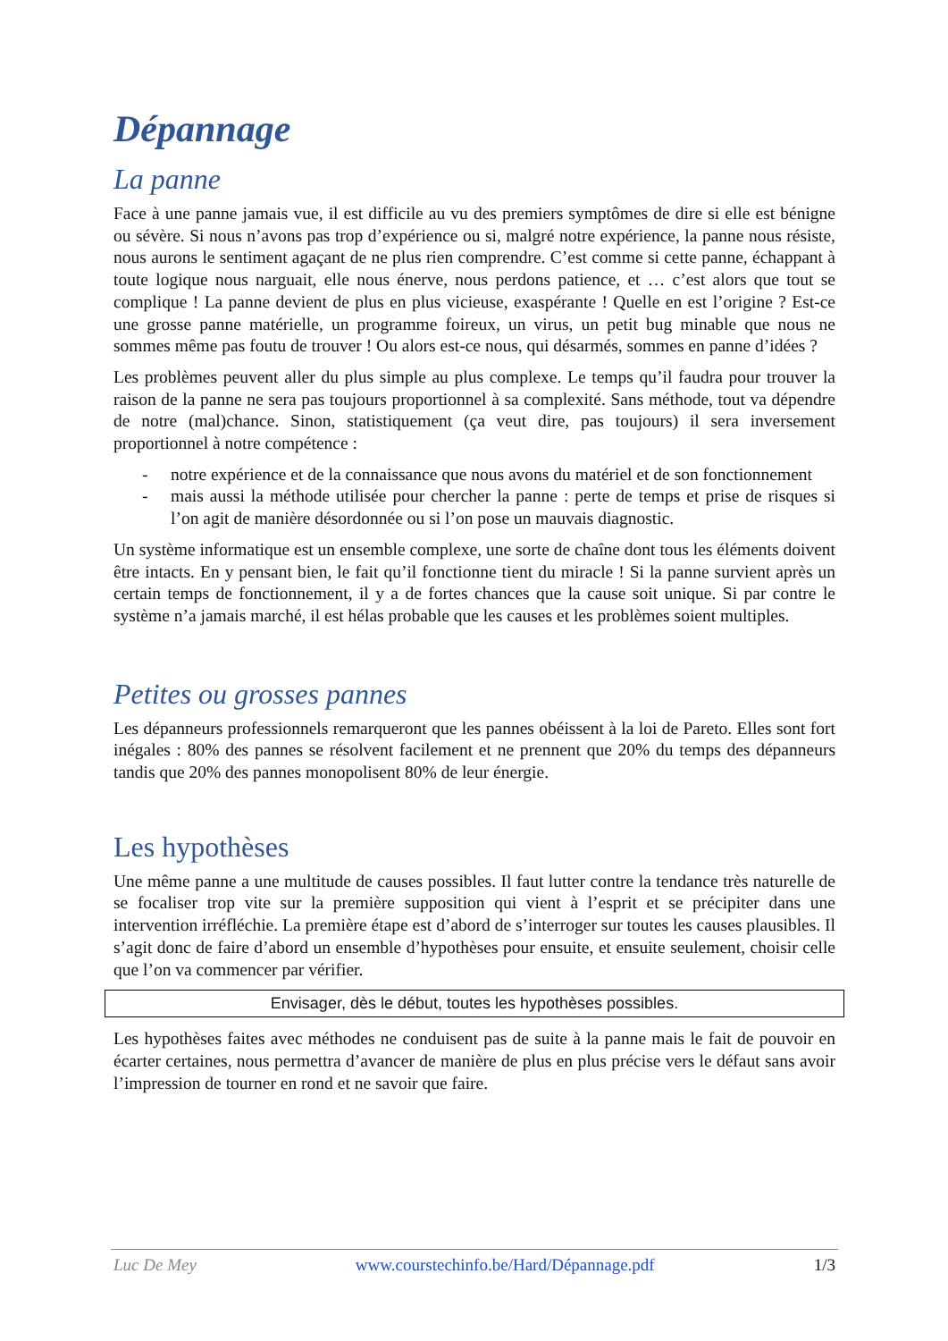Dépannage
La panne
Face à une panne jamais vue, il est difficile au vu des premiers symptômes de dire si elle est bénigne ou sévère. Si nous n’avons pas trop d’expérience ou si, malgré notre expérience, la panne nous résiste, nous aurons le sentiment agaçant de ne plus rien comprendre. C’est comme si cette panne, échappant à toute logique nous narguait, elle nous énerve, nous perdons patience, et … c’est alors que tout se complique ! La panne devient de plus en plus vicieuse, exaspérante ! Quelle en est l’origine ? Est-ce une grosse panne matérielle, un programme foireux, un virus, un petit bug minable que nous ne sommes même pas foutu de trouver ! Ou alors est-ce nous, qui désarmés, sommes en panne d’idées ?
Les problèmes peuvent aller du plus simple au plus complexe. Le temps qu’il faudra pour trouver la raison de la panne ne sera pas toujours proportionnel à sa complexité. Sans méthode, tout va dépendre de notre (mal)chance. Sinon, statistiquement (ça veut dire, pas toujours) il sera inversement proportionnel à notre compétence :
- notre expérience et de la connaissance que nous avons du matériel et de son fonctionnement
- mais aussi la méthode utilisée pour chercher la panne : perte de temps et prise de risques si l’on agit de manière désordonnée ou si l’on pose un mauvais diagnostic.
Un système informatique est un ensemble complexe, une sorte de chaîne dont tous les éléments doivent être intacts. En y pensant bien, le fait qu’il fonctionne tient du miracle ! Si la panne survient après un certain temps de fonctionnement, il y a de fortes chances que la cause soit unique. Si par contre le système n’a jamais marché, il est hélas probable que les causes et les problèmes soient multiples.
Petites ou grosses pannes
Les dépanneurs professionnels remarqueront que les pannes obéissent à la loi de Pareto. Elles sont fort inégales : 80% des pannes se résolvent facilement et ne prennent que 20% du temps des dépanneurs tandis que 20% des pannes monopolisent 80% de leur énergie.
Les hypothèses
Une même panne a une multitude de causes possibles. Il faut lutter contre la tendance très naturelle de se focaliser trop vite sur la première supposition qui vient à l’esprit et se précipiter dans une intervention irréfléchie. La première étape est d’abord de s’interroger sur toutes les causes plausibles. Il s’agit donc de faire d’abord un ensemble d’hypothèses pour ensuite, et ensuite seulement, choisir celle que l’on va commencer par vérifier.
Envisager, dès le début, toutes les hypothèses possibles.
Les hypothèses faites avec méthodes ne conduisent pas de suite à la panne mais le fait de pouvoir en écarter certaines, nous permettra d’avancer de manière de plus en plus précise vers le défaut sans avoir l’impression de tourner en rond et ne savoir que faire.
Luc De Mey www.courstechinfo.be/Hard/Dépannage.pdf 1/3